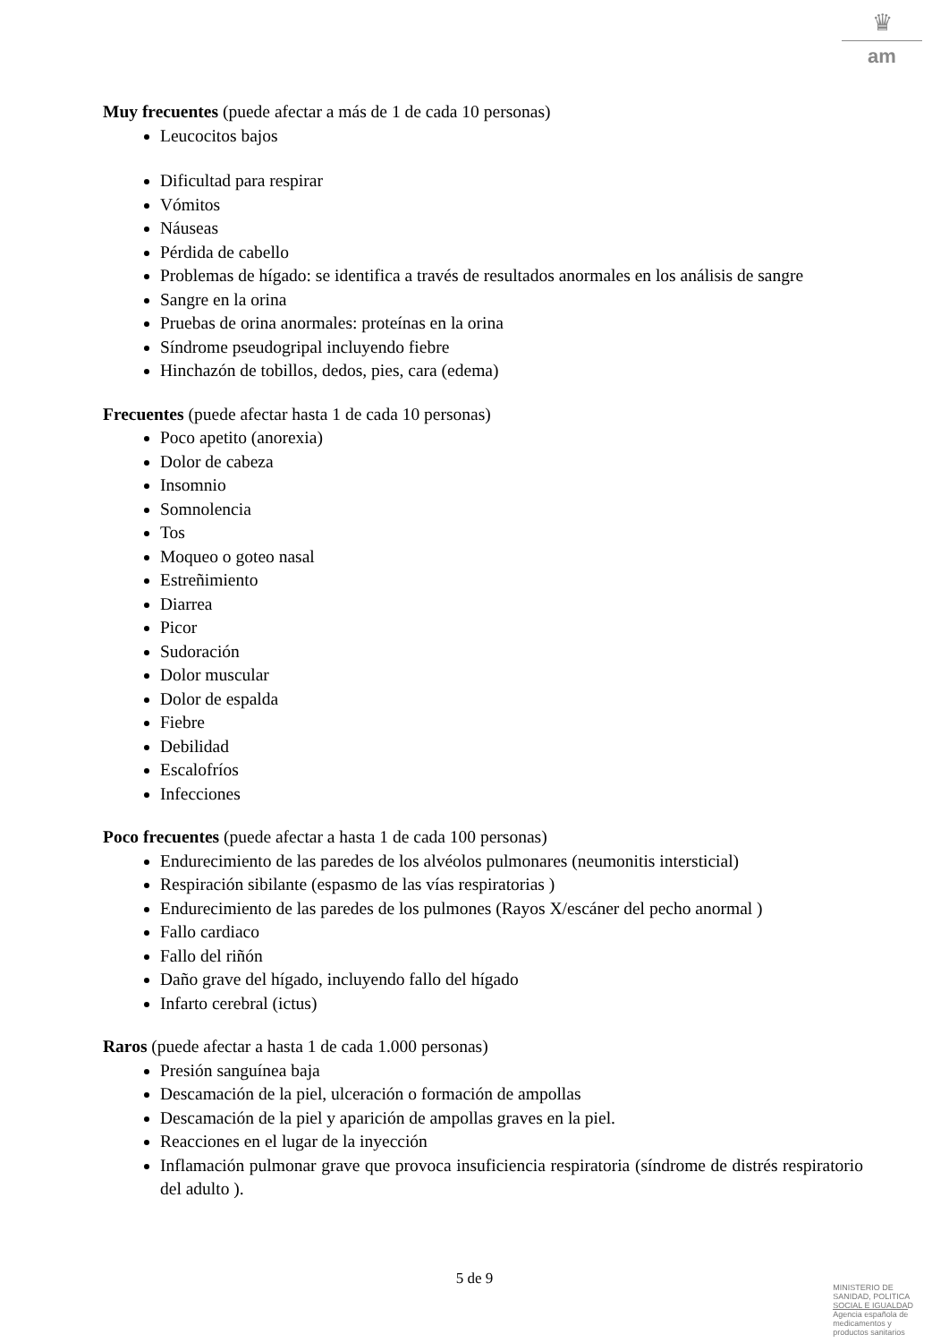♛
am
Muy frecuentes (puede afectar a más de 1 de cada 10 personas)
Leucocitos bajos
Dificultad para respirar
Vómitos
Náuseas
Pérdida de cabello
Problemas de hígado: se identifica a través de resultados anormales en los análisis de sangre
Sangre en la orina
Pruebas de orina anormales: proteínas en la orina
Síndrome pseudogripal incluyendo fiebre
Hinchazón de tobillos, dedos, pies, cara (edema)
Frecuentes (puede afectar hasta 1 de cada 10 personas)
Poco apetito (anorexia)
Dolor de cabeza
Insomnio
Somnolencia
Tos
Moqueo o goteo nasal
Estreñimiento
Diarrea
Picor
Sudoración
Dolor muscular
Dolor de espalda
Fiebre
Debilidad
Escalofríos
Infecciones
Poco frecuentes (puede afectar a hasta 1 de cada 100 personas)
Endurecimiento de las paredes de los alvéolos pulmonares (neumonitis intersticial)
Respiración sibilante (espasmo de las vías respiratorias )
Endurecimiento de las paredes de los pulmones (Rayos X/escáner del pecho anormal )
Fallo cardiaco
Fallo del riñón
Daño grave del hígado, incluyendo fallo del hígado
Infarto cerebral (ictus)
Raros (puede afectar a hasta 1 de cada 1.000 personas)
Presión sanguínea baja
Descamación de la piel, ulceración o formación de ampollas
Descamación de la piel y aparición de ampollas graves en la piel.
Reacciones en el lugar de la inyección
Inflamación pulmonar grave que provoca insuficiencia respiratoria (síndrome de distrés respiratorio del adulto ).
5 de 9
MINISTERIO DE
SANIDAD, POLITICA
SOCIAL E IGUALDAD
Agencia española de
medicamentos y
productos sanitarios